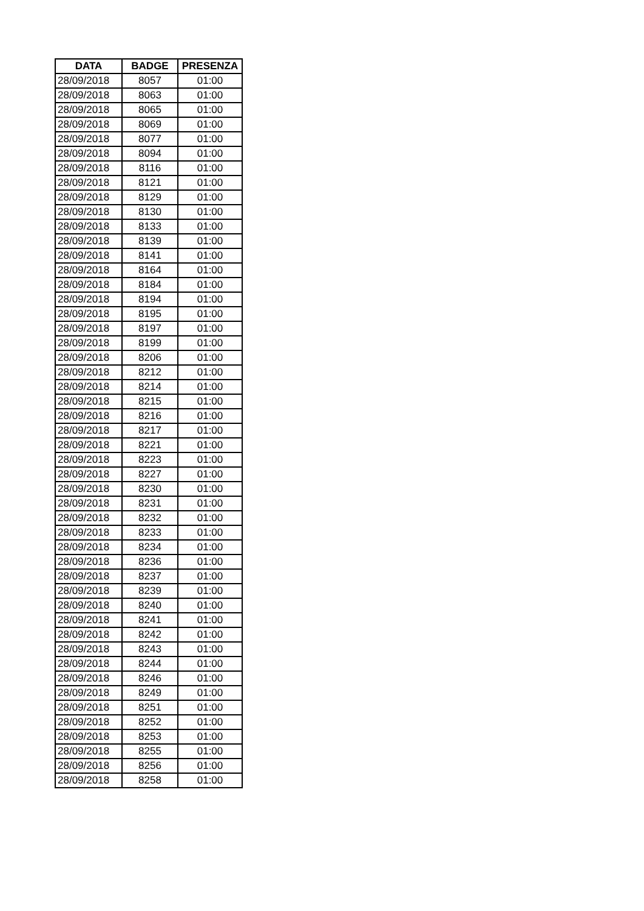| DATA | BADGE | PRESENZA |
| --- | --- | --- |
| 28/09/2018 | 8057 | 01:00 |
| 28/09/2018 | 8063 | 01:00 |
| 28/09/2018 | 8065 | 01:00 |
| 28/09/2018 | 8069 | 01:00 |
| 28/09/2018 | 8077 | 01:00 |
| 28/09/2018 | 8094 | 01:00 |
| 28/09/2018 | 8116 | 01:00 |
| 28/09/2018 | 8121 | 01:00 |
| 28/09/2018 | 8129 | 01:00 |
| 28/09/2018 | 8130 | 01:00 |
| 28/09/2018 | 8133 | 01:00 |
| 28/09/2018 | 8139 | 01:00 |
| 28/09/2018 | 8141 | 01:00 |
| 28/09/2018 | 8164 | 01:00 |
| 28/09/2018 | 8184 | 01:00 |
| 28/09/2018 | 8194 | 01:00 |
| 28/09/2018 | 8195 | 01:00 |
| 28/09/2018 | 8197 | 01:00 |
| 28/09/2018 | 8199 | 01:00 |
| 28/09/2018 | 8206 | 01:00 |
| 28/09/2018 | 8212 | 01:00 |
| 28/09/2018 | 8214 | 01:00 |
| 28/09/2018 | 8215 | 01:00 |
| 28/09/2018 | 8216 | 01:00 |
| 28/09/2018 | 8217 | 01:00 |
| 28/09/2018 | 8221 | 01:00 |
| 28/09/2018 | 8223 | 01:00 |
| 28/09/2018 | 8227 | 01:00 |
| 28/09/2018 | 8230 | 01:00 |
| 28/09/2018 | 8231 | 01:00 |
| 28/09/2018 | 8232 | 01:00 |
| 28/09/2018 | 8233 | 01:00 |
| 28/09/2018 | 8234 | 01:00 |
| 28/09/2018 | 8236 | 01:00 |
| 28/09/2018 | 8237 | 01:00 |
| 28/09/2018 | 8239 | 01:00 |
| 28/09/2018 | 8240 | 01:00 |
| 28/09/2018 | 8241 | 01:00 |
| 28/09/2018 | 8242 | 01:00 |
| 28/09/2018 | 8243 | 01:00 |
| 28/09/2018 | 8244 | 01:00 |
| 28/09/2018 | 8246 | 01:00 |
| 28/09/2018 | 8249 | 01:00 |
| 28/09/2018 | 8251 | 01:00 |
| 28/09/2018 | 8252 | 01:00 |
| 28/09/2018 | 8253 | 01:00 |
| 28/09/2018 | 8255 | 01:00 |
| 28/09/2018 | 8256 | 01:00 |
| 28/09/2018 | 8258 | 01:00 |